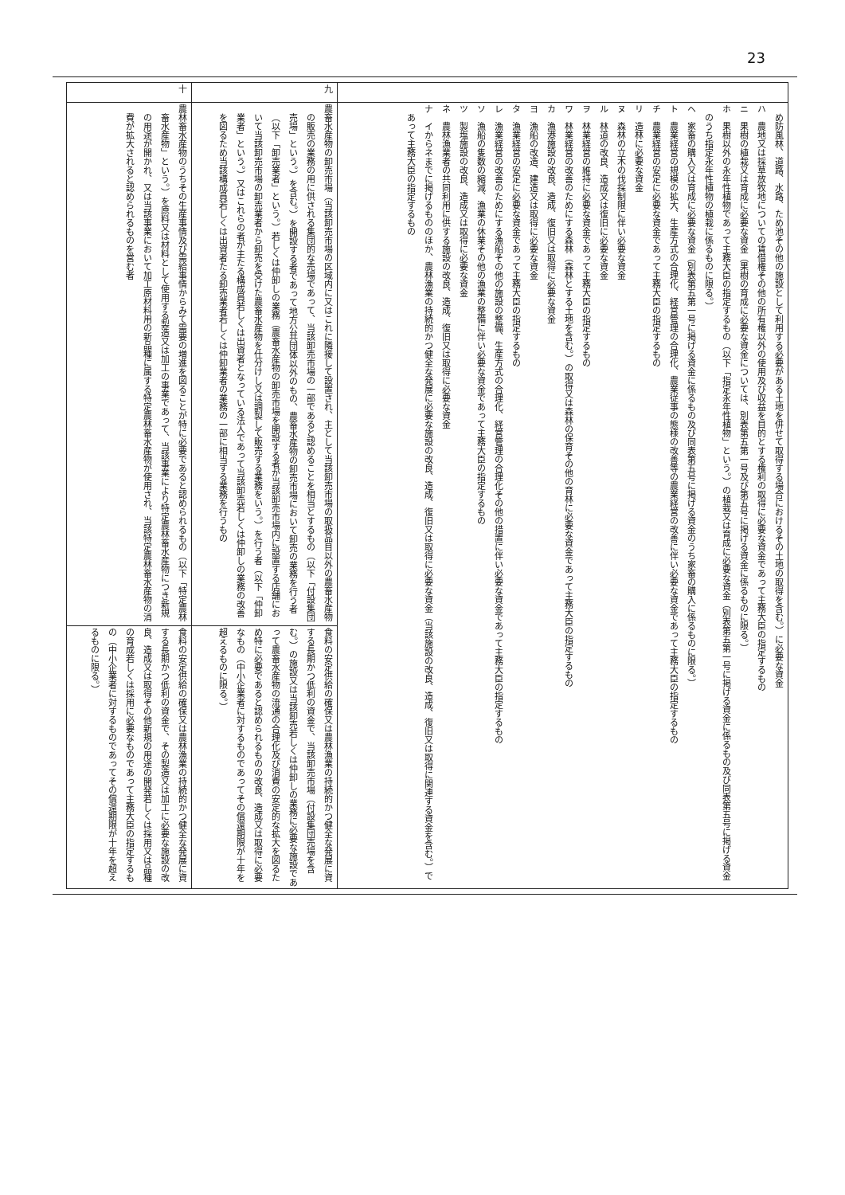23
| | め防風林、道路、水路、ため池その他の施設として利用する必要がある土地を併せて取得する場合におけるその土地の取得を含む。）に必要な資金 ハ 農地又は採草放牧地についての賃借権その他の所有権以外の使用及び収益を目的とする権利の取得に必要な資金であって主務大臣の指定するもの ニ 果樹の植栽又は育成に必要な資金（果樹の育成に必要な資金については、別表第五第一号及び第五号に掲げる資金に係るものに限る。） ホ 果樹以外の永年性植物であって主務大臣の指定するもの（以下「指定永年性植物」という。）の植栽又は育成に必要な資金（別表第五第一号に掲げる資金に係るもの及び同表第五号に掲げる資金のうち指定永年性植物の植栽に係るものに限る。） ヘ 家畜の購入又は育成に必要な資金（別表第五第一号に掲げる資金に係るもの及び同表第五号に掲げる資金のうち家畜の購入に係るものに限る。） ト 農業経営の規模の拡大、生産方式の合理化、経営管理の合理化、農業従事の態様の改善等の農業経営の改善に伴い必要な資金であって主務大臣の指定するもの チ 農業経営の安定に必要な資金であって主務大臣の指定するもの リ 造林に必要な資金 ヌ 森林の立木の伐採制限に伴い必要な資金 ル 林道の改良、造成又は復旧に必要な資金 ヲ 林業経営の維持に必要な資金であって主務大臣の指定するもの ワ 林業経営の改善のためにする森林（森林とする土地を含む。）の取得又は森林の保育その他の育林に必要な資金であって主務大臣の指定するもの カ 漁港施設の改良、造成、復旧又は取得に必要な資金 ヨ 漁船の改造、建造又は取得に必要な資金 タ 漁業経営の安定に必要な資金であって主務大臣の指定するもの レ 漁業経営の改善のためにする漁船その他の施設の整備、生産方式の合理化、経営管理の合理化その他の措置に伴い必要な資金であって主務大臣の指定するもの ソ 漁船の隻数の縮減、漁業の休業その他の漁業の整備に伴い必要な資金であって主務大臣の指定するもの ツ 製塩施設の改良、造成又は取得に必要な資金 ネ 農林漁業者の共同利用に供する施設の改良、造成、復旧又は取得に必要な資金 ナ イからネまでに掲げるもののほか、農林漁業の持続的かつ健全な発展に必要な施設の改良、造成、復旧又は取得に必要な資金（当該施設の改良、造成、復旧又は取得に関連する資金を含む。）であって主務大臣の指定するもの | |
| 九 | 農畜水産物の卸売市場（当該卸売市場の区域内に又はこれに隣接して設置され、主として当該卸売市場の取扱品目以外の農畜水産物の販売の業務の用に供される集団的な売場であって、当該卸売市場の一部であると認めることを相当とするもの（以下「付設集団売場」という。）を含む。）を開設する者であって地方公共団体以外のもの、農畜水産物の卸売市場において卸売の業務を行う者（以下「卸売業者」という。）若しくは仲卸しの業務（農畜水産物の卸売市場を開設する者が当該卸売市場内に設置する店舗において当該卸売市場の卸売業者から卸売を受けた農畜水産物を仕分けし又は調製して販売する業務をいう。）を行う者（以下「仲卸業者」という。）又はこれらの者が主たる構成員若しくは出資者となっている法人であって当該卸売若しくは仲卸しの業務の改善を図るため当該構成員若しくは出資者たる卸売業者若しくは仲卸業者の業務の一部に相当する業務を行うもの | 食料の安定供給の確保又は農林漁業の持続的かつ健全な発展に資する長期かつ低利の資金で、当該卸売市場（付設集団売場を含む。）の施設又は当該卸売若しくは仲卸しの業務に必要な施設であって農畜水産物の流通の合理化及び消費の安定的な拡大を図るため特に必要であると認められるものの改良、造成又は取得に必要なもの（中小企業者に対するものであってその償還期限が十年を超えるものに限る。） |
| 十 | 農林畜水産物のうちその生産事情及び需給事情からみて需要の増進を図ることが特に必要であると認められるもの（以下「特定農林畜水産物」という。）を原料又は材料として使用する製造又は加工の事業であって、当該事業により特定農林畜水産物につき新規の用途が開かれ、又は当該事業において加工原材料用の新品種に属する特定農林畜水産物が使用され、当該特定農林畜水産物の消費が拡大されると認められるものを営む者 | 食料の安定供給の確保又は農林漁業の持続的かつ健全な発展に資する長期かつ低利の資金で、その製造又は加工に必要な施設の改良、造成又は取得その他新規の用途の開発若しくは採用又は品種の育成若しくは採用に必要なものであって主務大臣の指定するもの（中小企業者に対するものであってその償還期限が十年を超えるものに限る。） |